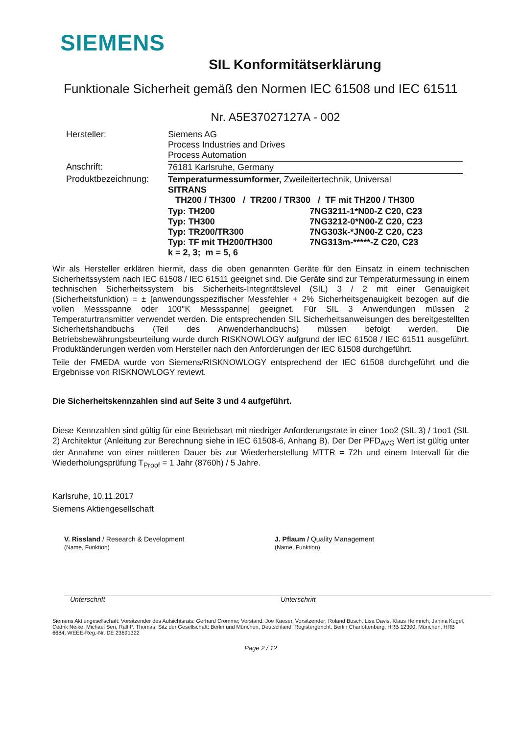SIEMENS
SIL Konformitätserklärung
Funktionale Sicherheit gemäß den Normen IEC 61508 und IEC 61511
Nr. A5E37027127A - 002
| Hersteller: | Siemens AG Process Industries and Drives Process Automation | |
| Anschrift: | 76181 Karlsruhe, Germany | |
| Produktbezeichnung: | Temperaturmessumformer, Zweileitertechnik, Universal SITRANS TH200 / TH300 / TR200 / TR300 / TF mit TH200 / TH300 | |
| | Typ: TH200 Typ: TH300 Typ: TR200/TR300 Typ: TF mit TH200/TH300 k = 2, 3; m = 5, 6 | 7NG3211-1*N00-Z C20, C23 7NG3212-0*N00-Z C20, C23 7NG303k-*JN00-Z C20, C23 7NG313m-*****-Z C20, C23 |
Wir als Hersteller erklären hiermit, dass die oben genannten Geräte für den Einsatz in einem technischen Sicherheitssystem nach IEC 61508 / IEC 61511 geeignet sind. Die Geräte sind zur Temperaturmessung in einem technischen Sicherheitssystem bis Sicherheits-Integritätslevel (SIL) 3 / 2 mit einer Genauigkeit (Sicherheitsfunktion) = ± [anwendungsspezifischer Messfehler + 2% Sicherheitsgenauigkeit bezogen auf die vollen Messspanne oder 100°K Messspanne] geeignet. Für SIL 3 Anwendungen müssen 2 Temperaturtransmitter verwendet werden. Die entsprechenden SIL Sicherheitsanweisungen des bereitgestellten Sicherheitshandbuchs (Teil des Anwenderhandbuchs) müssen befolgt werden. Die Betriebsbewährungsbeurteilung wurde durch RISKNOWLOGY aufgrund der IEC 61508 / IEC 61511 ausgeführt. Produktänderungen werden vom Hersteller nach den Anforderungen der IEC 61508 durchgeführt.
Teile der FMEDA wurde von Siemens/RISKNOWLOGY entsprechend der IEC 61508 durchgeführt und die Ergebnisse von RISKNOWLOGY reviewt.
Die Sicherheitskennzahlen sind auf Seite 3 und 4 aufgeführt.
Diese Kennzahlen sind gültig für eine Betriebsart mit niedriger Anforderungsrate in einer 1oo2 (SIL 3) / 1oo1 (SIL 2) Architektur (Anleitung zur Berechnung siehe in IEC 61508-6, Anhang B). Der Der PFD<sub>AVG</sub> Wert ist gültig unter der Annahme von einer mittleren Dauer bis zur Wiederherstellung MTTR = 72h und einem Intervall für die Wiederholungsprüfung T<sub>Proof</sub> = 1 Jahr (8760h) / 5 Jahre.
Karlsruhe, 10.11.2017
Siemens Aktiengesellschaft
V. Rissland / Research & Development
(Name, Funktion)
Unterschrift
J. Pflaum / Quality Management
(Name, Funktion)
Unterschrift
Siemens Aktiengesellschaft: Vorsitzender des Aufsichtsrats: Gerhard Cromme; Vorstand: Joe Kaeser, Vorsitzender; Roland Busch, Lisa Davis, Klaus Helmrich, Janina Kugel, Cedrik Neike, Michael Sen, Ralf P. Thomas; Sitz der Gesellschaft: Berlin und München, Deutschland; Registergericht: Berlin Charlottenburg, HRB 12300, München, HRB 6684; WEEE-Reg.-Nr. DE 23691322
Page 2 / 12